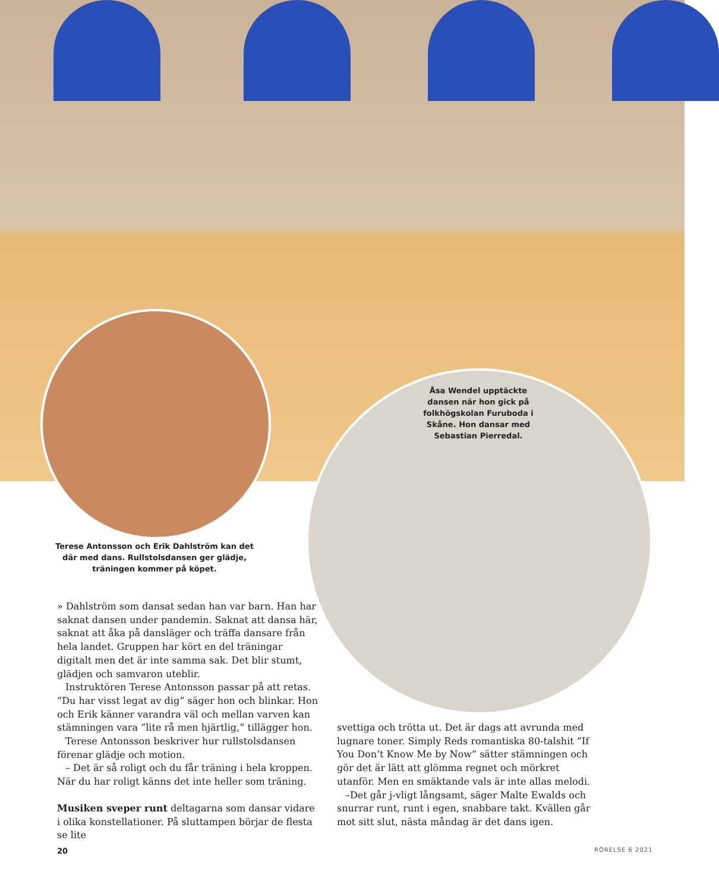Åsa Wendel upptäckte dansen när hon gick på folkhögskolan Furuboda i Skåne. Hon dansar med Sebastian Pierredal.
Terese Antonsson och Erik Dahlström kan det där med dans. Rullstolsdansen ger glädje, träningen kommer på köpet.
» Dahlström som dansat sedan han var barn. Han har saknat dansen under pandemin. Saknat att dansa här, saknat att åka på dansläger och träffa dansare från hela landet. Gruppen har kört en del träningar digitalt men det är inte samma sak. Det blir stumt, glädjen och samvaron uteblir.
Instruktören Terese Antonsson passar på att retas. ”Du har visst legat av dig” säger hon och blinkar. Hon och Erik känner varandra väl och mellan varven kan stämningen vara ”lite rå men hjärtlig,” tillägger hon.
Terese Antonsson beskriver hur rullstolsdansen förenar glädje och motion.
– Det är så roligt och du får träning i hela kroppen. När du har roligt känns det inte heller som träning.
Musiken sveper runt deltagarna som dansar vidare i olika konstellationer. På sluttampen börjar de flesta se lite
svettiga och trötta ut. Det är dags att avrunda med lugnare toner. Simply Reds romantiska 80-talshit ”If You Don’t Know Me by Now” sätter stämningen och gör det är lätt att glömma regnet och mörkret utanför. Men en smäktande vals är inte allas melodi.
–Det går j-vligt långsamt, säger Malte Ewalds och snurrar runt, runt i egen, snabbare takt. Kvällen går mot sitt slut, nästa måndag är det dans igen.
20 RÖRELSE 6 2021